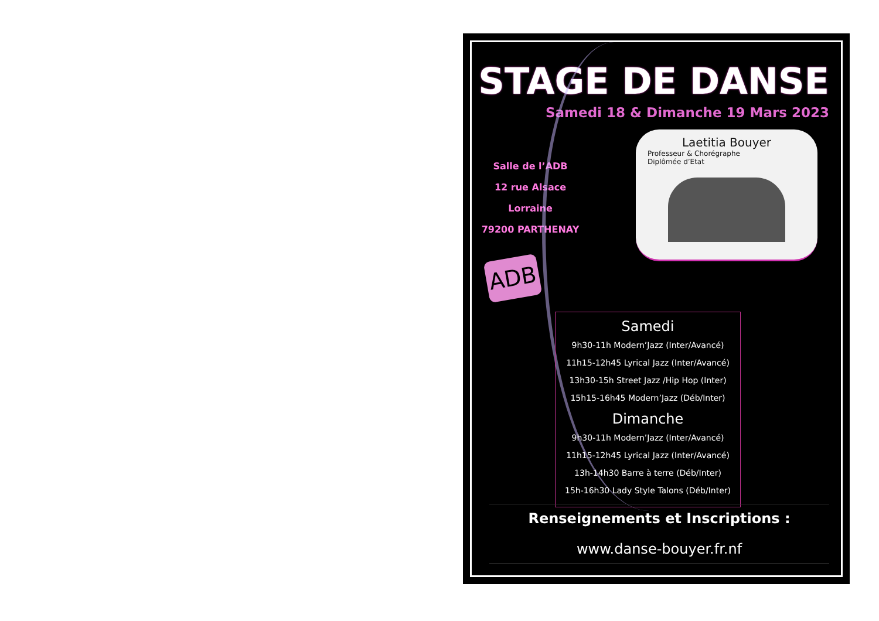STAGE DE DANSE
Samedi 18 & Dimanche 19 Mars 2023
Salle de l’ADB
12 rue Alsace Lorraine
79200 PARTHENAY
ADB
Laetitia Bouyer
Professeur & Chorégraphe
Diplômée d’Etat
Samedi
9h30-11h Modern’Jazz (Inter/Avancé)
11h15-12h45 Lyrical Jazz (Inter/Avancé)
13h30-15h Street Jazz /Hip Hop (Inter)
15h15-16h45 Modern’Jazz (Déb/Inter)
Dimanche
9h30-11h Modern’Jazz (Inter/Avancé)
11h15-12h45 Lyrical Jazz (Inter/Avancé)
13h-14h30 Barre à terre (Déb/Inter)
15h-16h30 Lady Style Talons (Déb/Inter)
Renseignements et Inscriptions :
www.danse-bouyer.fr.nf